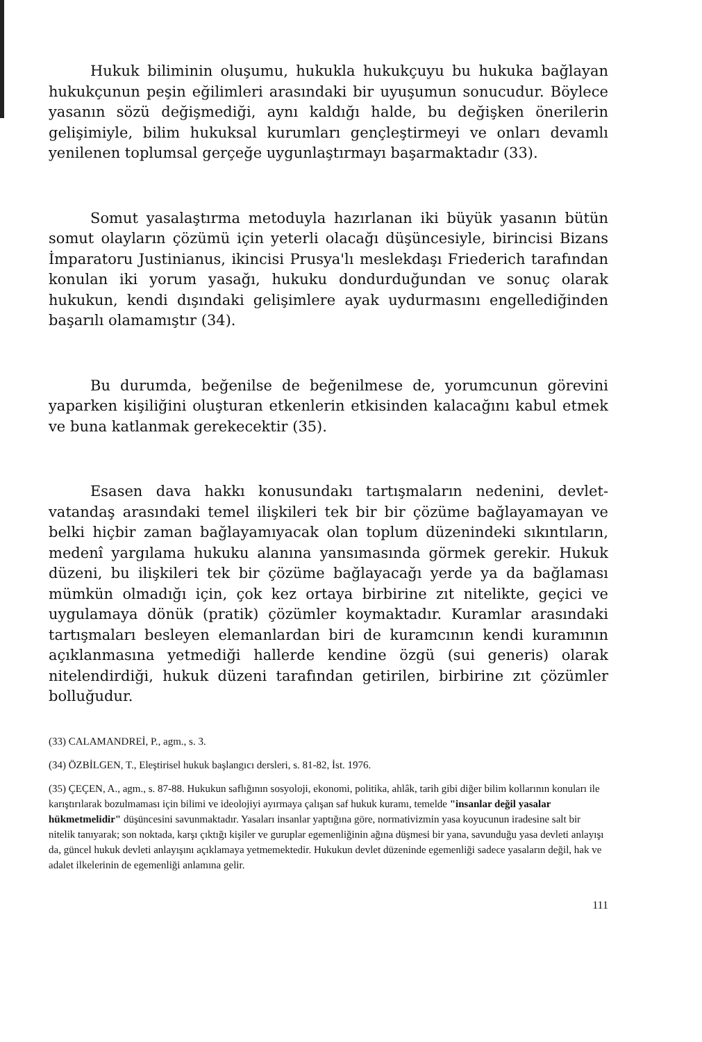Hukuk biliminin oluşumu, hukukla hukukçuyu bu hukuka bağlayan hukukçunun peşin eğilimleri arasındaki bir uyuşumun sonucudur. Böylece yasanın sözü değişmediği, aynı kaldığı halde, bu değişken önerilerin gelişimiyle, bilim hukuksal kurumları gençleştirmeyi ve onları devamlı yenilenen toplumsal gerçeğe uygunlaştırmayı başarmaktadır (33).
Somut yasalaştırma metoduyla hazırlanan iki büyük yasanın bütün somut olayların çözümü için yeterli olacağı düşüncesiyle, birincisi Bizans İmparatoru Justinianus, ikincisi Prusya'lı meslekdaşı Friederich tarafından konulan iki yorum yasağı, hukuku dondurduğundan ve sonuç olarak hukukun, kendi dışındaki gelişimlere ayak uydurmasını engellediğinden başarılı olamamıştır (34).
Bu durumda, beğenilse de beğenilmese de, yorumcunun görevini yaparken kişiliğini oluşturan etkenlerin etkisinden kalacağını kabul etmek ve buna katlanmak gerekecektir (35).
Esasen dava hakkı konusundakı tartışmaların nedenini, devlet-vatandaş arasındaki temel ilişkileri tek bir bir çözüme bağlayamayan ve belki hiçbir zaman bağlayamıyacak olan toplum düzenindeki sıkıntıların, medenî yargılama hukuku alanına yansımasında görmek gerekir. Hukuk düzeni, bu ilişkileri tek bir çözüme bağlayacağı yerde ya da bağlaması mümkün olmadığı için, çok kez ortaya birbirine zıt nitelikte, geçici ve uygulamaya dönük (pratik) çözümler koymaktadır. Kuramlar arasındaki tartışmaları besleyen elemanlardan biri de kuramcının kendi kuramının açıklanmasına yetmediği hallerde kendine özgü (sui generis) olarak nitelendirdiği, hukuk düzeni tarafından getirilen, birbirine zıt çözümler bolluğudur.
(33) CALAMANDREİ, P., agm., s. 3.
(34) ÖZBİLGEN, T., Eleştirisel hukuk başlangıcı dersleri, s. 81-82, İst. 1976.
(35) ÇEÇEN, A., agm., s. 87-88. Hukukun saflığının sosyoloji, ekonomi, politika, ahlâk, tarih gibi diğer bilim kollarının konuları ile karıştırılarak bozulmaması için bilimi ve ideolojiyi ayırmaya çalışan saf hukuk kuramı, temelde "insanlar değil yasalar hükmetmelidir" düşüncesini savunmaktadır. Yasaları insanlar yaptığına göre, normativizmin yasa koyucunun iradesine salt bir nitelik tanıyarak; son noktada, karşı çıktığı kişiler ve guruplar egemenliğinin ağına düşmesi bir yana, savunduğu yasa devleti anlayışı da, güncel hukuk devleti anlayışını açıklamaya yetmemektedir. Hukukun devlet düzeninde egemenliği sadece yasaların değil, hak ve adalet ilkelerinin de egemenliği anlamına gelir.
111